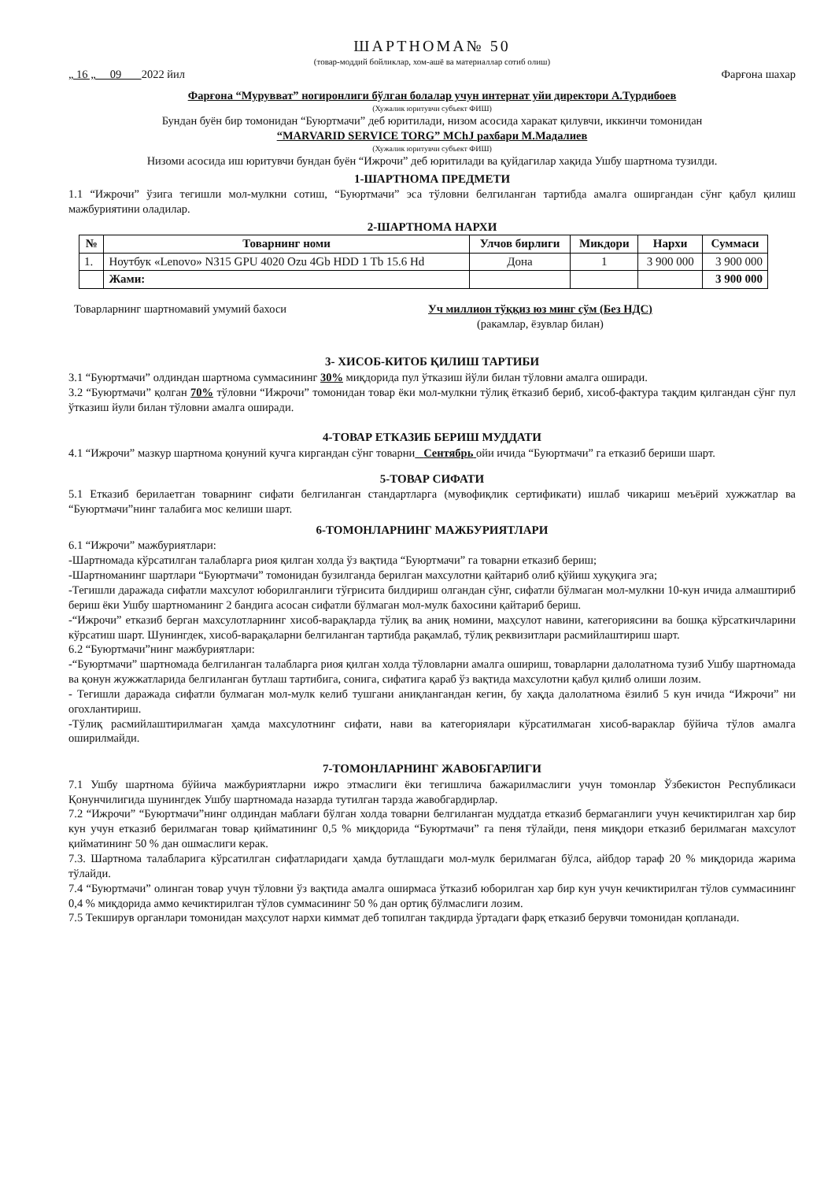ШАРТНОМА№ 50
(товар-моддий бойликлар, хом-ашё ва материаллар сотиб олиш)
„ 16 „ 09 2022 йил Фарғона шахар
Фарғона “Мурувват” ногиронлиги бўлган болалар учун интернат уйи директори А.Турдибоев
(Хужалик юритувчи субъект ФИШ)
Бундан буён бир томонидан “Буюртмачи” деб юритилади, низом асосида харакат қилувчи, иккинчи томонидан
“MARVARID SERVICE TORG” MChJ рахбари М.Мадалиев
(Хужалик юритувчи субъект ФИШ)
Низоми асосида иш юритувчи бундан буён “Ижрочи” деб юритилади ва қуйдагилар хақида Ушбу шартнома тузилди.
1-ШАРТНОМА ПРЕДМЕТИ
1.1 “Ижрочи” ўзига тегишли мол-мулкни сотиш, “Буюртмачи” эса тўловни белгиланган тартибда амалга оширгандан сўнг қабул қилиш мажбуриятини оладилар.
2-ШАРТНОМА НАРХИ
| № | Товарнинг номи | Улчов бирлиги | Микдори | Нархи | Суммаси |
| --- | --- | --- | --- | --- | --- |
| 1. | Ноутбук «Lenovo» N315 GPU 4020 Ozu 4Gb HDD 1 Tb 15.6 Hd | Дона | 1 | 3 900 000 | 3 900 000 |
| | Жами: | | | | 3 900 000 |
Товарларнинг шартномавий умумий бахоси Уч миллион тўққиз юз минг сўм (Без НДС)
(ракамлар, ёзувлар билан)
3- ХИСОБ-КИТОБ ҚИЛИШ ТАРТИБИ
3.1 “Буюртмачи” олдиндан шартнома суммасининг 30% миқдорида пул ўтказиш йўли билан тўловни амалга оширади.
3.2 “Буюртмачи” қолган 70% тўловни “Ижрочи” томонидан товар ёки мол-мулкни тўлиқ ётказиб бериб, хисоб-фактура тақдим қилгандан сўнг пул ўтказиш йули билан тўловни амалга оширади.
4-ТОВАР ЕТКАЗИБ БЕРИШ МУДДАТИ
4.1 “Ижрочи” мазкур шартнома қонуний кучга киргандан сўнг товарни Сентябрь ойи ичида “Буюртмачи” га етказиб бериши шарт.
5-ТОВАР СИФАТИ
5.1 Етказиб берилаетган товарнинг сифати белгиланган стандартларга (мувофиқлик сертификати) ишлаб чикариш меъёрий хужжатлар ва “Буюртмачи”нинг талабига мос келиши шарт.
6-ТОМОНЛАРНИНГ МАЖБУРИЯТЛАРИ
6.1 “Ижрочи” мажбуриятлари:
-Шартномада кўрсатилган талабларга риоя қилган холда ўз вақтида “Буюртмачи” га товарни етказиб бериш;
-Шартноманинг шартлари “Буюртмачи” томонидан бузилганда берилган махсулотни қайтариб олиб қўйиш хуқуқига эга;
-Тегишли даражада сифатли махсулот юборилганлиги тўғрисита билдириш олгандан сўнг, сифатли бўлмаган мол-мулкни 10-кун ичида алмаштириб бериш ёки Ушбу шартноманинг 2 бандига асосан сифатли бўлмаган мол-мулк бахосини қайтариб бериш.
-“Ижрочи” етказиб берган махсулотларнинг хисоб-варақларда тўлиқ ва аниқ номини, маҳсулот навини, категориясини ва бошқа кўрсаткичларини кўрсатиш шарт. Шунингдек, хисоб-варақаларни белгиланган тартибда рақамлаб, тўлиқ реквизитлари расмийлаштириш шарт.
6.2 “Буюртмачи”нинг мажбуриятлари:
-“Буюртмачи” шартномада белгиланган талабларга риоя қилган холда тўловларни амалга ошириш, товарларни далолатнома тузиб Ушбу шартномада ва қонун жужжатларида белгиланган бутлаш тартибига, сонига, сифатига қараб ўз вақтида махсулотни қабул қилиб олиши лозим.
- Тегишли даражада сифатли булмаган мол-мулк келиб тушгани аниқлангандан кегин, бу хақда далолатнома ёзилиб 5 кун ичида “Ижрочи” ни огохлантириш.
-Тўлиқ расмийлаштирилмаган ҳамда махсулотнинг сифати, нави ва категориялари кўрсатилмаган хисоб-вараклар бўйича тўлов амалга оширилмайди.
7-ТОМОНЛАРНИНГ ЖАВОБГАРЛИГИ
7.1 Ушбу шартнома бўйича мажбуриятларни ижро этмаслиги ёки тегишлича бажарилмаслиги учун томонлар Ўзбекистон Республикаси Қонунчилигида шунингдек Ушбу шартномада назарда тутилган тарзда жавобгардирлар.
7.2 “Ижрочи” “Буюртмачи”нинг олдиндан маблағи бўлган холда товарни белгиланган муддатда етказиб бермаганлиги учун кечиктирилган хар бир кун учун етказиб берилмаган товар қийматининг 0,5 % миқдорида “Буюртмачи” га пеня тўлайди, пеня миқдори етказиб берилмаган махсулот қийматининг 50 % дан ошмаслиги керак.
7.3. Шартнома талабларига кўрсатилган сифатларидаги ҳамда бутлашдаги мол-мулк берилмаган бўлса, айбдор тараф 20 % миқдорида жарима тўлайди.
7.4 “Буюртмачи” олинган товар учун тўловни ўз вақтида амалга оширмаса ўтказиб юборилган хар бир кун учун кечиктирилган тўлов суммасининг 0,4 % миқдорида аммо кечиктирилган тўлов суммасининг 50 % дан ортиқ бўлмаслиги лозим.
7.5 Текширув органлари томонидан маҳсулот нархи киммат деб топилган такдирда ўртадаги фарқ етказиб берувчи томонидан қопланади.